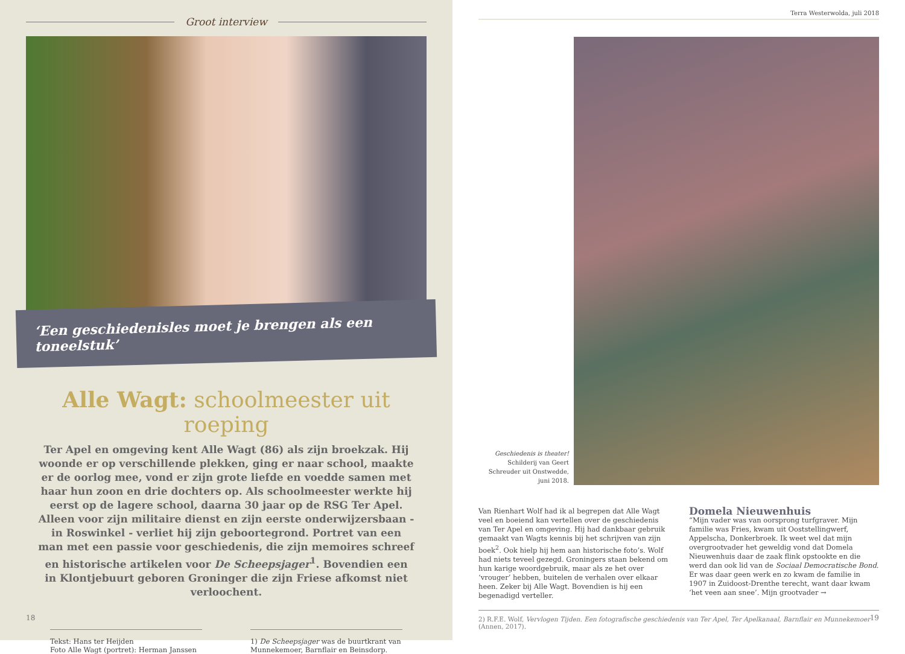Groot interview
‘Een geschiedenisles moet je brengen als een toneelstuk’
Alle Wagt: schoolmeester uit roeping
Ter Apel en omgeving kent Alle Wagt (86) als zijn broekzak. Hij woonde er op verschillende plekken, ging er naar school, maakte er de oorlog mee, vond er zijn grote liefde en voedde samen met haar hun zoon en drie dochters op. Als schoolmeester werkte hij eerst op de lagere school, daarna 30 jaar op de RSG Ter Apel. Alleen voor zijn militaire dienst en zijn eerste onderwijzersbaan - in Roswinkel - verliet hij zijn geboortegrond. Portret van een man met een passie voor geschiedenis, die zijn memoires schreef en historische artikelen voor De Scheepsjager<sup>1</sup>. Bovendien een in Klontjebuurt geboren Groninger die zijn Friese afkomst niet verloochent.
Tekst: Hans ter Heijden
Foto Alle Wagt (portret): Herman Janssen
1) De Scheepsjager was de buurtkrant van Munnekemoer, Barnflair en Beinsdorp.
18
Terra Westerwolda, juli 2018
Geschiedenis is theater!
Schilderij van Geert Schreuder uit Onstwedde, juni 2018.
Van Rienhart Wolf had ik al begrepen dat Alle Wagt veel en boeiend kan vertellen over de geschiedenis van Ter Apel en omgeving. Hij had dankbaar gebruik gemaakt van Wagts kennis bij het schrijven van zijn boek<sup>2</sup>. Ook hielp hij hem aan historische foto’s. Wolf had niets teveel gezegd. Groningers staan bekend om hun karige woordgebruik, maar als ze het over ‘vrouger’ hebben, buitelen de verhalen over elkaar heen. Zeker bij Alle Wagt. Bovendien is hij een begenadigd verteller.
Domela Nieuwenhuis
“Mijn vader was van oorsprong turfgraver. Mijn familie was Fries, kwam uit Ooststellingwerf, Appelscha, Donkerbroek. Ik weet wel dat mijn overgrootvader het geweldig vond dat Domela Nieuwenhuis daar de zaak flink opstookte en die werd dan ook lid van de Sociaal Democratische Bond. Er was daar geen werk en zo kwam de familie in 1907 in Zuidoost-Drenthe terecht, want daar kwam ‘het veen aan snee’. Mijn grootvader →
2) R.F.E. Wolf, Vervlogen Tijden. Een fotografische geschiedenis van Ter Apel, Ter Apelkanaal, Barnflair en Munnekemoer (Annen, 2017).
19